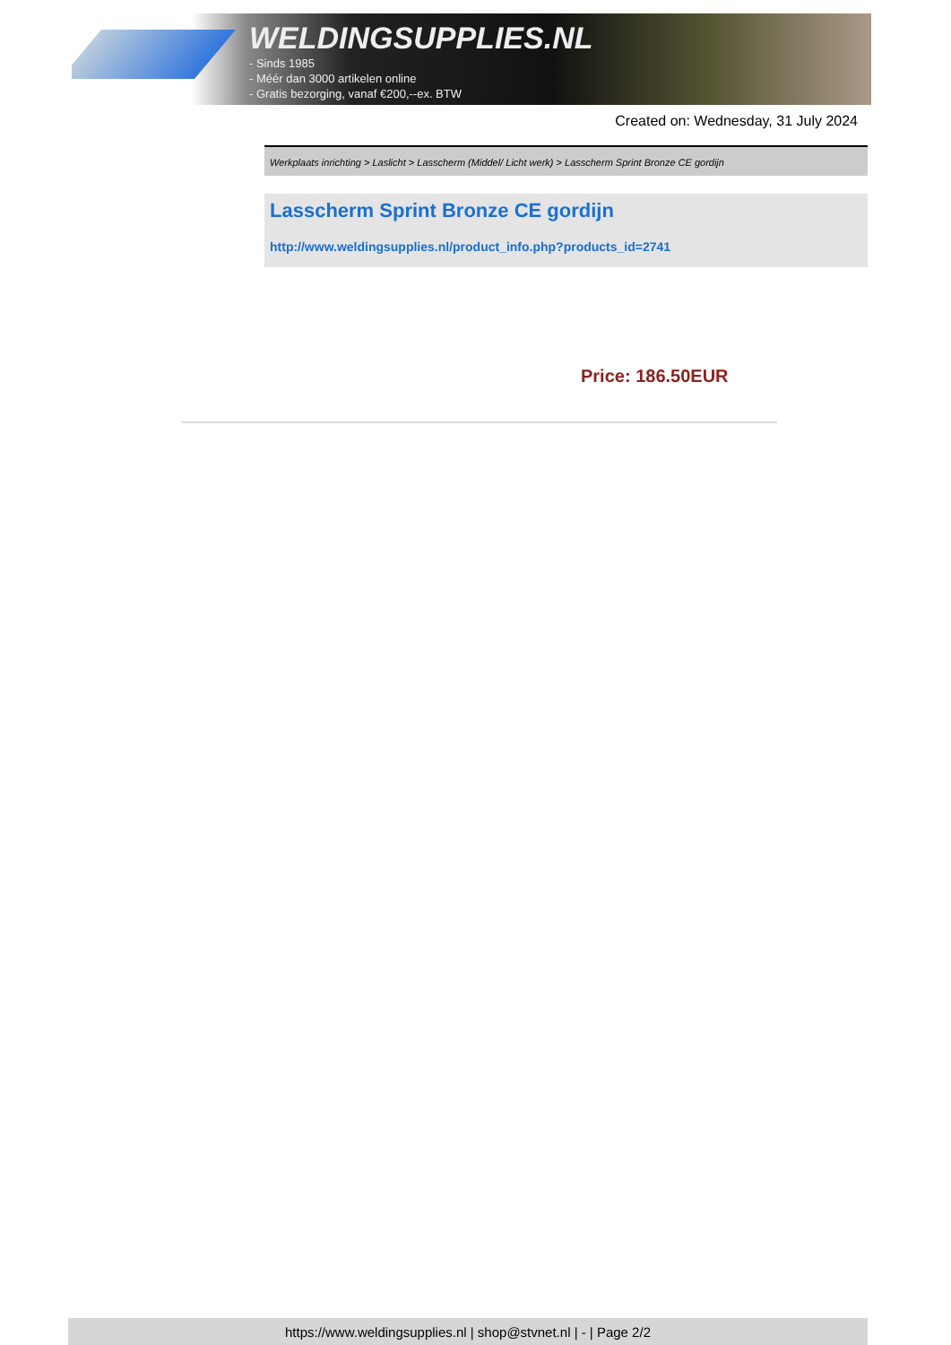WELDINGSUPPLIES.NL
- Sinds 1985
- Méér dan 3000 artikelen online
- Gratis bezorging, vanaf €200,--ex. BTW
Created on: Wednesday, 31 July 2024
Werkplaats inrichting > Laslicht > Lasscherm (Middel/ Licht werk) > Lasscherm Sprint Bronze CE gordijn
Lasscherm Sprint Bronze CE gordijn
http://www.weldingsupplies.nl/product_info.php?products_id=2741
Price: 186.50EUR
https://www.weldingsupplies.nl | shop@stvnet.nl | - | Page 2/2